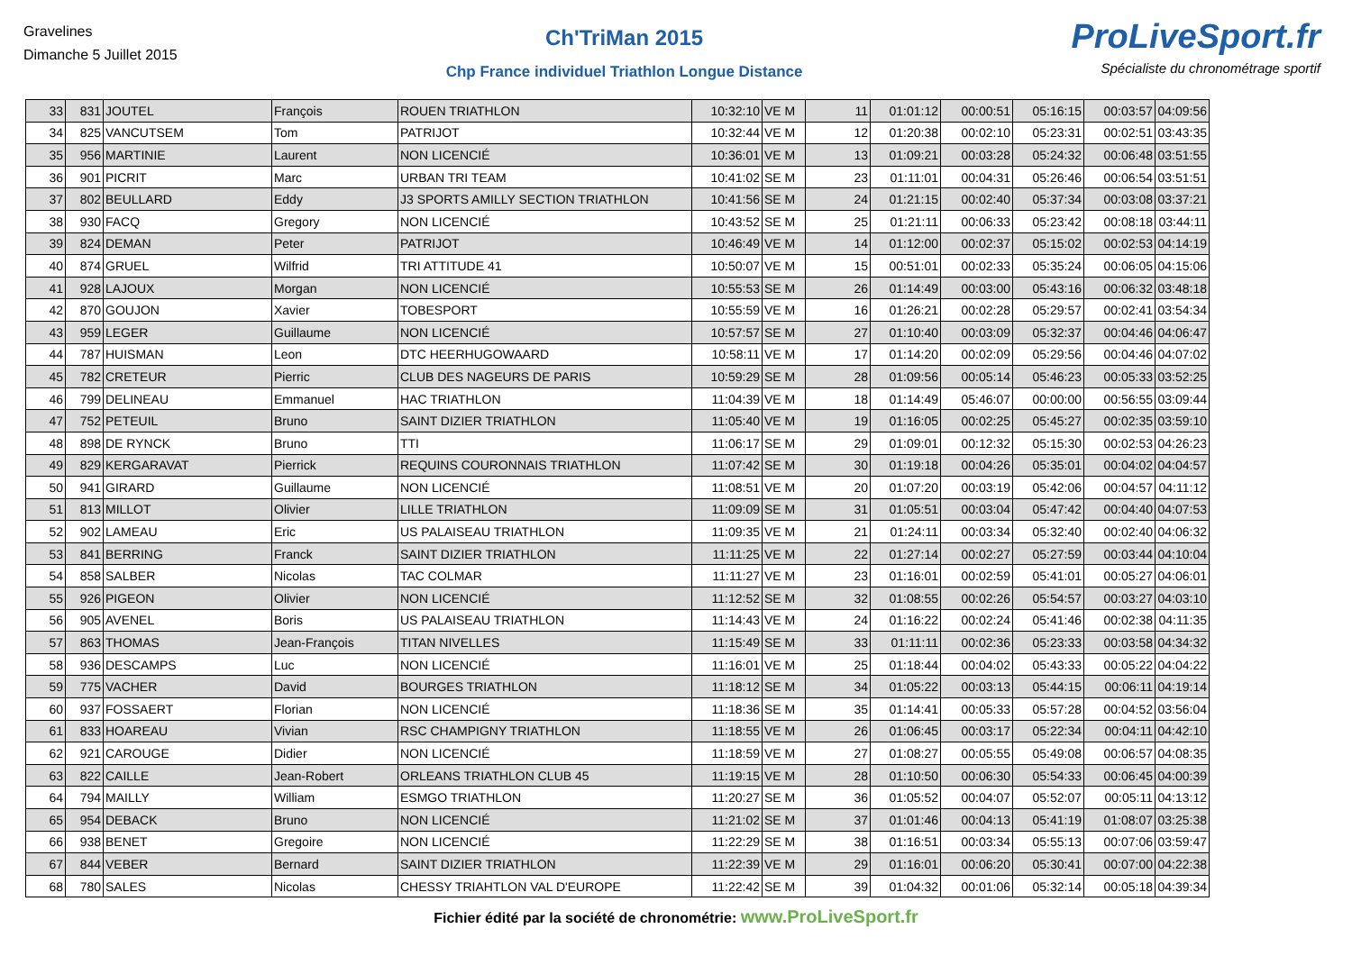Gravelines
Dimanche 5 Juillet 2015
Ch'TriMan 2015
Chp France individuel Triathlon Longue Distance
ProLiveSport.fr
Spécialiste du chronométrage sportif
| 33 | 831 | JOUTEL | François | ROUEN TRIATHLON | 10:32:10 | VE M | 11 | 01:01:12 | 00:00:51 | 05:16:15 | 00:03:57 | 04:09:56 |
| 34 | 825 | VANCUTSEM | Tom | PATRIJOT | 10:32:44 | VE M | 12 | 01:20:38 | 00:02:10 | 05:23:31 | 00:02:51 | 03:43:35 |
| 35 | 956 | MARTINIE | Laurent | NON LICENCIÉ | 10:36:01 | VE M | 13 | 01:09:21 | 00:03:28 | 05:24:32 | 00:06:48 | 03:51:55 |
| 36 | 901 | PICRIT | Marc | URBAN TRI TEAM | 10:41:02 | SE M | 23 | 01:11:01 | 00:04:31 | 05:26:46 | 00:06:54 | 03:51:51 |
| 37 | 802 | BEULLARD | Eddy | J3 SPORTS AMILLY SECTION TRIATHLON | 10:41:56 | SE M | 24 | 01:21:15 | 00:02:40 | 05:37:34 | 00:03:08 | 03:37:21 |
| 38 | 930 | FACQ | Gregory | NON LICENCIÉ | 10:43:52 | SE M | 25 | 01:21:11 | 00:06:33 | 05:23:42 | 00:08:18 | 03:44:11 |
| 39 | 824 | DEMAN | Peter | PATRIJOT | 10:46:49 | VE M | 14 | 01:12:00 | 00:02:37 | 05:15:02 | 00:02:53 | 04:14:19 |
| 40 | 874 | GRUEL | Wilfrid | TRI ATTITUDE 41 | 10:50:07 | VE M | 15 | 00:51:01 | 00:02:33 | 05:35:24 | 00:06:05 | 04:15:06 |
| 41 | 928 | LAJOUX | Morgan | NON LICENCIÉ | 10:55:53 | SE M | 26 | 01:14:49 | 00:03:00 | 05:43:16 | 00:06:32 | 03:48:18 |
| 42 | 870 | GOUJON | Xavier | TOBESPORT | 10:55:59 | VE M | 16 | 01:26:21 | 00:02:28 | 05:29:57 | 00:02:41 | 03:54:34 |
| 43 | 959 | LEGER | Guillaume | NON LICENCIÉ | 10:57:57 | SE M | 27 | 01:10:40 | 00:03:09 | 05:32:37 | 00:04:46 | 04:06:47 |
| 44 | 787 | HUISMAN | Leon | DTC HEERHUGOWAARD | 10:58:11 | VE M | 17 | 01:14:20 | 00:02:09 | 05:29:56 | 00:04:46 | 04:07:02 |
| 45 | 782 | CRETEUR | Pierric | CLUB DES NAGEURS DE PARIS | 10:59:29 | SE M | 28 | 01:09:56 | 00:05:14 | 05:46:23 | 00:05:33 | 03:52:25 |
| 46 | 799 | DELINEAU | Emmanuel | HAC TRIATHLON | 11:04:39 | VE M | 18 | 01:14:49 | 05:46:07 | 00:00:00 | 00:56:55 | 03:09:44 |
| 47 | 752 | PETEUIL | Bruno | SAINT DIZIER TRIATHLON | 11:05:40 | VE M | 19 | 01:16:05 | 00:02:25 | 05:45:27 | 00:02:35 | 03:59:10 |
| 48 | 898 | DE RYNCK | Bruno | TTI | 11:06:17 | SE M | 29 | 01:09:01 | 00:12:32 | 05:15:30 | 00:02:53 | 04:26:23 |
| 49 | 829 | KERGARAVAT | Pierrick | REQUINS COURONNAIS TRIATHLON | 11:07:42 | SE M | 30 | 01:19:18 | 00:04:26 | 05:35:01 | 00:04:02 | 04:04:57 |
| 50 | 941 | GIRARD | Guillaume | NON LICENCIÉ | 11:08:51 | VE M | 20 | 01:07:20 | 00:03:19 | 05:42:06 | 00:04:57 | 04:11:12 |
| 51 | 813 | MILLOT | Olivier | LILLE TRIATHLON | 11:09:09 | SE M | 31 | 01:05:51 | 00:03:04 | 05:47:42 | 00:04:40 | 04:07:53 |
| 52 | 902 | LAMEAU | Eric | US PALAISEAU TRIATHLON | 11:09:35 | VE M | 21 | 01:24:11 | 00:03:34 | 05:32:40 | 00:02:40 | 04:06:32 |
| 53 | 841 | BERRING | Franck | SAINT DIZIER TRIATHLON | 11:11:25 | VE M | 22 | 01:27:14 | 00:02:27 | 05:27:59 | 00:03:44 | 04:10:04 |
| 54 | 858 | SALBER | Nicolas | TAC COLMAR | 11:11:27 | VE M | 23 | 01:16:01 | 00:02:59 | 05:41:01 | 00:05:27 | 04:06:01 |
| 55 | 926 | PIGEON | Olivier | NON LICENCIÉ | 11:12:52 | SE M | 32 | 01:08:55 | 00:02:26 | 05:54:57 | 00:03:27 | 04:03:10 |
| 56 | 905 | AVENEL | Boris | US PALAISEAU TRIATHLON | 11:14:43 | VE M | 24 | 01:16:22 | 00:02:24 | 05:41:46 | 00:02:38 | 04:11:35 |
| 57 | 863 | THOMAS | Jean-François | TITAN NIVELLES | 11:15:49 | SE M | 33 | 01:11:11 | 00:02:36 | 05:23:33 | 00:03:58 | 04:34:32 |
| 58 | 936 | DESCAMPS | Luc | NON LICENCIÉ | 11:16:01 | VE M | 25 | 01:18:44 | 00:04:02 | 05:43:33 | 00:05:22 | 04:04:22 |
| 59 | 775 | VACHER | David | BOURGES TRIATHLON | 11:18:12 | SE M | 34 | 01:05:22 | 00:03:13 | 05:44:15 | 00:06:11 | 04:19:14 |
| 60 | 937 | FOSSAERT | Florian | NON LICENCIÉ | 11:18:36 | SE M | 35 | 01:14:41 | 00:05:33 | 05:57:28 | 00:04:52 | 03:56:04 |
| 61 | 833 | HOAREAU | Vivian | RSC CHAMPIGNY TRIATHLON | 11:18:55 | VE M | 26 | 01:06:45 | 00:03:17 | 05:22:34 | 00:04:11 | 04:42:10 |
| 62 | 921 | CAROUGE | Didier | NON LICENCIÉ | 11:18:59 | VE M | 27 | 01:08:27 | 00:05:55 | 05:49:08 | 00:06:57 | 04:08:35 |
| 63 | 822 | CAILLE | Jean-Robert | ORLEANS TRIATHLON CLUB 45 | 11:19:15 | VE M | 28 | 01:10:50 | 00:06:30 | 05:54:33 | 00:06:45 | 04:00:39 |
| 64 | 794 | MAILLY | William | ESMGO TRIATHLON | 11:20:27 | SE M | 36 | 01:05:52 | 00:04:07 | 05:52:07 | 00:05:11 | 04:13:12 |
| 65 | 954 | DEBACK | Bruno | NON LICENCIÉ | 11:21:02 | SE M | 37 | 01:01:46 | 00:04:13 | 05:41:19 | 01:08:07 | 03:25:38 |
| 66 | 938 | BENET | Gregoire | NON LICENCIÉ | 11:22:29 | SE M | 38 | 01:16:51 | 00:03:34 | 05:55:13 | 00:07:06 | 03:59:47 |
| 67 | 844 | VEBER | Bernard | SAINT DIZIER TRIATHLON | 11:22:39 | VE M | 29 | 01:16:01 | 00:06:20 | 05:30:41 | 00:07:00 | 04:22:38 |
| 68 | 780 | SALES | Nicolas | CHESSY TRIAHTLON VAL D'EUROPE | 11:22:42 | SE M | 39 | 01:04:32 | 00:01:06 | 05:32:14 | 00:05:18 | 04:39:34 |
Fichier édité par la société de chronométrie: www.ProLiveSport.fr